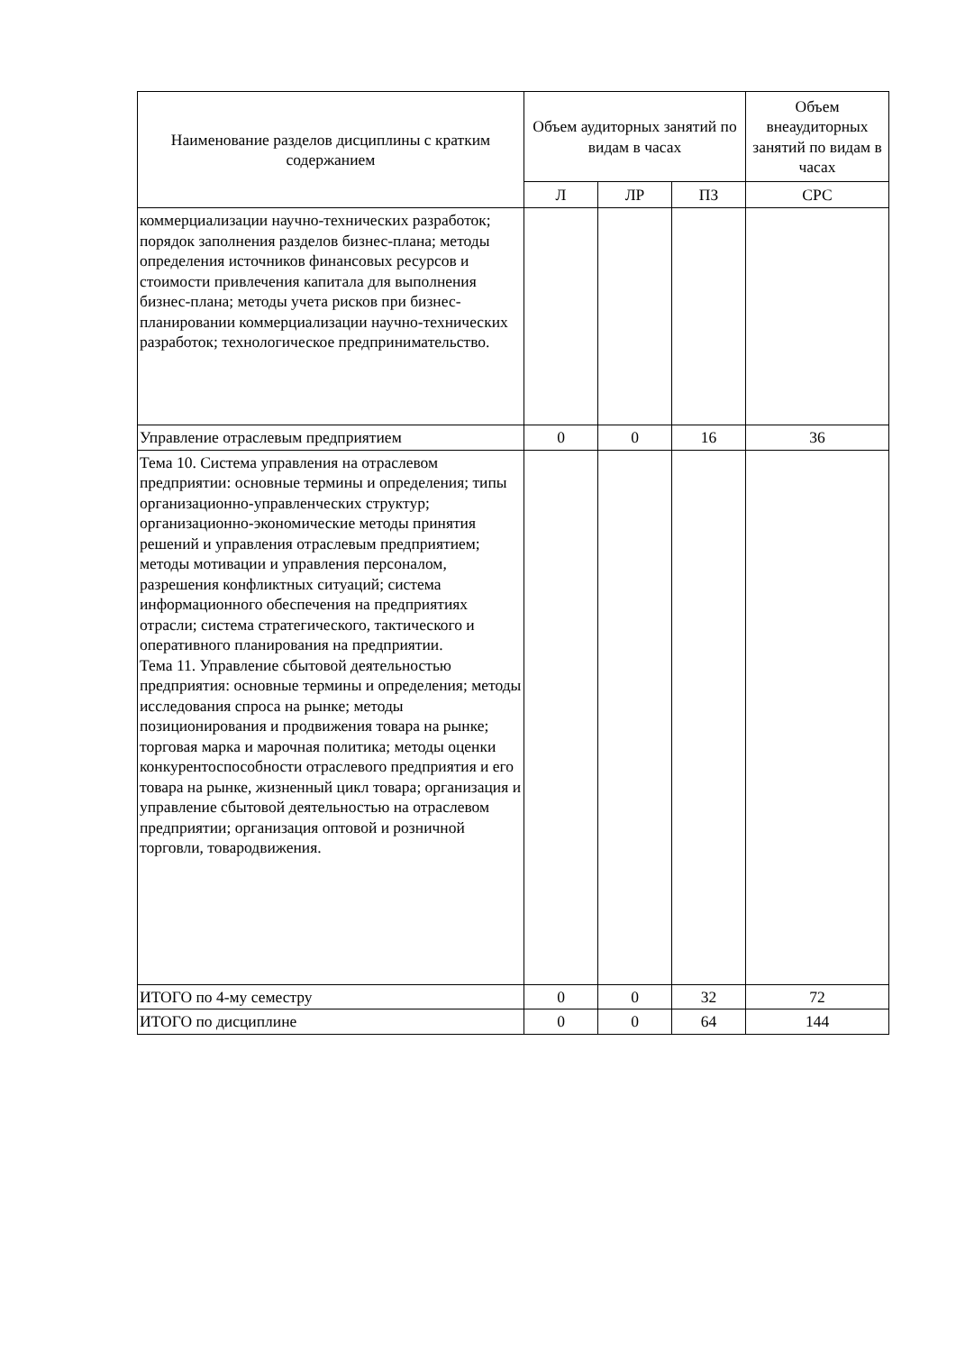| Наименование разделов дисциплины с кратким содержанием | Объем аудиторных занятий по видам в часах | | | Объем внеаудиторных занятий по видам в часах |
| --- | --- | --- | --- | --- |
| | Л | ЛР | ПЗ | СРС |
| коммерциализации научно-технических разработок; порядок заполнения разделов бизнес-плана; методы определения источников финансовых ресурсов и стоимости привлечения капитала для выполнения бизнес-плана; методы учета рисков при бизнес-планировании коммерциализации научно-технических разработок; технологическое предпринимательство. | | | | |
| Управление отраслевым предприятием | 0 | 0 | 16 | 36 |
| Тема 10. Система управления на отраслевом предприятии: основные термины и определения; типы организационно-управленческих структур; организационно-экономические методы принятия решений и управления отраслевым предприятием; методы мотивации и управления персоналом, разрешения конфликтных ситуаций; система информационного обеспечения на предприятиях отрасли; система стратегического, тактического и оперативного планирования на предприятии. Тема 11. Управление сбытовой деятельностью предприятия: основные термины и определения; методы исследования спроса на рынке; методы позиционирования и продвижения товара на рынке; торговая марка и марочная политика; методы оценки конкурентоспособности отраслевого предприятия и его товара на рынке, жизненный цикл товара; организация и управление сбытовой деятельностью на отраслевом предприятии; организация оптовой и розничной торговли, товародвижения. | | | | |
| ИТОГО по 4-му семестру | 0 | 0 | 32 | 72 |
| ИТОГО по дисциплине | 0 | 0 | 64 | 144 |